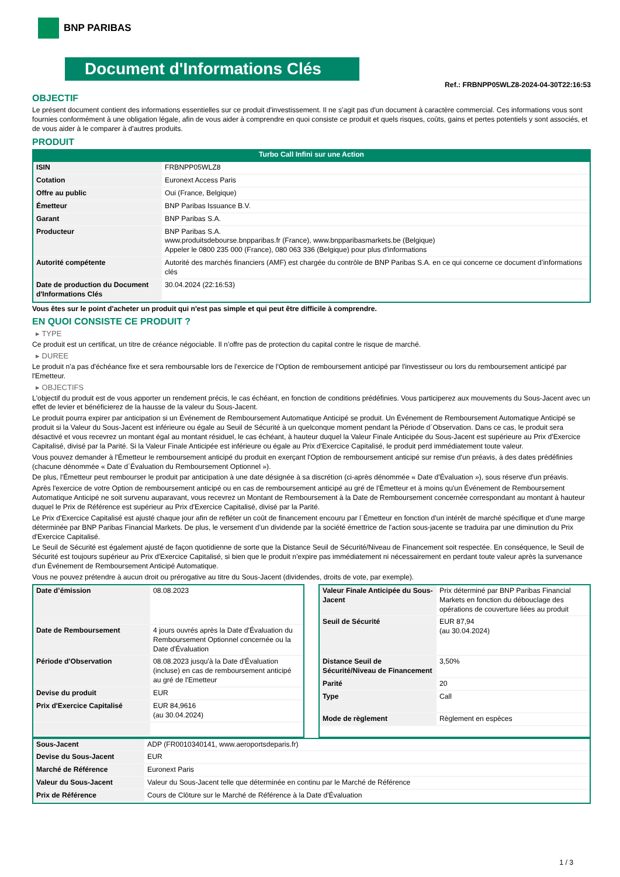BNP PARIBAS
Document d'Informations Clés
Ref.: FRBNPP05WLZ8-2024-04-30T22:16:53
OBJECTIF
Le présent document contient des informations essentielles sur ce produit d'investissement. Il ne s'agit pas d'un document à caractère commercial. Ces informations vous sont fournies conformément à une obligation légale, afin de vous aider à comprendre en quoi consiste ce produit et quels risques, coûts, gains et pertes potentiels y sont associés, et de vous aider à le comparer à d'autres produits.
PRODUIT
Turbo Call Infini sur une Action
| ISIN | FRBNPP05WLZ8 |
| Cotation | Euronext Access Paris |
| Offre au public | Oui (France, Belgique) |
| Émetteur | BNP Paribas Issuance B.V. |
| Garant | BNP Paribas S.A. |
| Producteur | BNP Paribas S.A. www.produitsdebourse.bnpparibas.fr (France), www.bnpparibasmarkets.be (Belgique) Appeler le 0800 235 000 (France), 080 063 336 (Belgique) pour plus d'informations |
| Autorité compétente | Autorité des marchés financiers (AMF) est chargée du contrôle de BNP Paribas S.A. en ce qui concerne ce document d’informations clés |
| Date de production du Document d'Informations Clés | 30.04.2024 (22:16:53) |
Vous êtes sur le point d'acheter un produit qui n'est pas simple et qui peut être difficile à comprendre.
EN QUOI CONSISTE CE PRODUIT ?
▸ TYPE
Ce produit est un certificat, un titre de créance négociable. Il n’offre pas de protection du capital contre le risque de marché.
▸ DUREE
Le produit n'a pas d'échéance fixe et sera remboursable lors de l'exercice de l'Option de remboursement anticipé par l'investisseur ou lors du remboursement anticipé par l'Emetteur.
▸ OBJECTIFS
L'objectif du produit est de vous apporter un rendement précis, le cas échéant, en fonction de conditions prédéfinies. Vous participerez aux mouvements du Sous-Jacent avec un effet de levier et bénéficierez de la hausse de la valeur du Sous-Jacent.
Le produit pourra expirer par anticipation si un Événement de Remboursement Automatique Anticipé se produit. Un Événement de Remboursement Automatique Anticipé se produit si la Valeur du Sous-Jacent est inférieure ou égale au Seuil de Sécurité à un quelconque moment pendant la Période d´Observation. Dans ce cas, le produit sera désactivé et vous recevrez un montant égal au montant résiduel, le cas échéant, à hauteur duquel la Valeur Finale Anticipée du Sous-Jacent est supérieure au Prix d'Exercice Capitalisé, divisé par la Parité. Si la Valeur Finale Anticipée est inférieure ou égale au Prix d'Exercice Capitalisé, le produit perd immédiatement toute valeur.
Vous pouvez demander à l'Émetteur le remboursement anticipé du produit en exerçant l'Option de remboursement anticipé sur remise d'un préavis, à des dates prédéfinies (chacune dénommée « Date d´Évaluation du Remboursement Optionnel »).
De plus, l'Émetteur peut rembourser le produit par anticipation à une date désignée à sa discrétion (ci-après dénommée « Date d'Évaluation »), sous réserve d'un préavis.
Après l'exercice de votre Option de remboursement anticipé ou en cas de remboursement anticipé au gré de l'Émetteur et à moins qu'un Événement de Remboursement Automatique Anticipé ne soit survenu auparavant, vous recevrez un Montant de Remboursement à la Date de Remboursement concernée correspondant au montant à hauteur duquel le Prix de Référence est supérieur au Prix d'Exercice Capitalisé, divisé par la Parité.
Le Prix d'Exercice Capitalisé est ajusté chaque jour afin de refléter un coût de financement encouru par l´Émetteur en fonction d'un intérêt de marché spécifique et d'une marge déterminée par BNP Paribas Financial Markets. De plus, le versement d’un dividende par la société émettrice de l'action sous-jacente se traduira par une diminution du Prix d'Exercice Capitalisé.
Le Seuil de Sécurité est également ajusté de façon quotidienne de sorte que la Distance Seuil de Sécurité/Niveau de Financement soit respectée. En conséquence, le Seuil de Sécurité est toujours supérieur au Prix d'Exercice Capitalisé, si bien que le produit n'expire pas immédiatement ni nécessairement en perdant toute valeur après la survenance d'un Événement de Remboursement Anticipé Automatique.
Vous ne pouvez prétendre à aucun droit ou prérogative au titre du Sous-Jacent (dividendes, droits de vote, par exemple).
| Date d’émission | 08.08.2023 |
| Date de Remboursement | 4 jours ouvrés après la Date d'Évaluation du Remboursement Optionnel concernée ou la Date d'Évaluation |
| Période d'Observation | 08.08.2023 jusqu'à la Date d'Évaluation (incluse) en cas de remboursement anticipé au gré de l'Emetteur |
| Devise du produit | EUR |
| Prix d'Exercice Capitalisé | EUR 84,9616 (au 30.04.2024) |
| Valeur Finale Anticipée du Sous-Jacent | Prix déterminé par BNP Paribas Financial Markets en fonction du débouclage des opérations de couverture liées au produit |
| Seuil de Sécurité | EUR 87,94 (au 30.04.2024) |
| Distance Seuil de Sécurité/Niveau de Financement | 3,50% |
| Parité | 20 |
| Type | Call |
| Mode de règlement | Règlement en espèces |
| Sous-Jacent | ADP (FR0010340141, www.aeroportsdeparis.fr) |
| Devise du Sous-Jacent | EUR |
| Marché de Référence | Euronext Paris |
| Valeur du Sous-Jacent | Valeur du Sous-Jacent telle que déterminée en continu par le Marché de Référence |
| Prix de Référence | Cours de Clôture sur le Marché de Référence à la Date d'Évaluation |
1 / 3